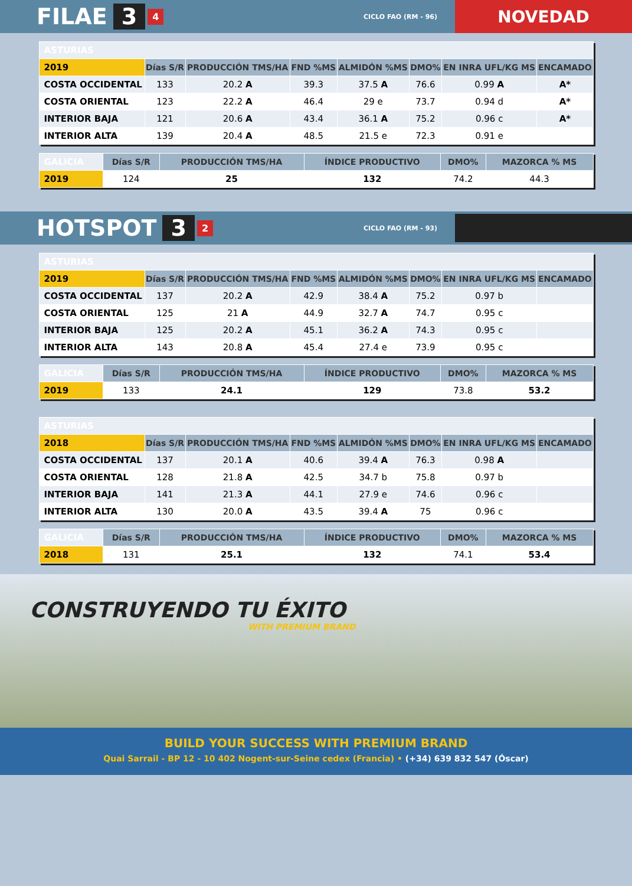FILAE 3 4 CICLO FAO (RM - 96) NOVEDAD
| ASTURIAS | | | | | | | |
| 2019 | Días S/R | PRODUCCIÓN TMS/HA | FND %MS | ALMIDÓN %MS | DMO% | EN INRA UFL/KG MS | ENCAMADO |
| COSTA OCCIDENTAL | 133 | 20.2 A | 39.3 | 37.5 A | 76.6 | 0.99 A | A* |
| COSTA ORIENTAL | 123 | 22.2 A | 46.4 | 29 e | 73.7 | 0.94 d | A* |
| INTERIOR BAJA | 121 | 20.6 A | 43.4 | 36.1 A | 75.2 | 0.96 c | A* |
| INTERIOR ALTA | 139 | 20.4 A | 48.5 | 21.5 e | 72.3 | 0.91 e | |
| GALICIA | Días S/R | PRODUCCIÓN TMS/HA | ÍNDICE PRODUCTIVO | DMO% | MAZORCA % MS |
| 2019 | 124 | 25 | 132 | 74.2 | 44.3 |
HOTSPOT 3 2 CICLO FAO (RM - 93)
| ASTURIAS | | | | | | | |
| 2019 | Días S/R | PRODUCCIÓN TMS/HA | FND %MS | ALMIDÓN %MS | DMO% | EN INRA UFL/KG MS | ENCAMADO |
| COSTA OCCIDENTAL | 137 | 20.2 A | 42.9 | 38.4 A | 75.2 | 0.97 b | |
| COSTA ORIENTAL | 125 | 21 A | 44.9 | 32.7 A | 74.7 | 0.95 c | |
| INTERIOR BAJA | 125 | 20.2 A | 45.1 | 36.2 A | 74.3 | 0.95 c | |
| INTERIOR ALTA | 143 | 20.8 A | 45.4 | 27.4 e | 73.9 | 0.95 c | |
| GALICIA | Días S/R | PRODUCCIÓN TMS/HA | ÍNDICE PRODUCTIVO | DMO% | MAZORCA % MS |
| 2019 | 133 | 24.1 | 129 | 73.8 | 53.2 |
| ASTURIAS | | | | | | | |
| 2018 | Días S/R | PRODUCCIÓN TMS/HA | FND %MS | ALMIDÓN %MS | DMO% | EN INRA UFL/KG MS | ENCAMADO |
| COSTA OCCIDENTAL | 137 | 20.1 A | 40.6 | 39.4 A | 76.3 | 0.98 A | |
| COSTA ORIENTAL | 128 | 21.8 A | 42.5 | 34.7 b | 75.8 | 0.97 b | |
| INTERIOR BAJA | 141 | 21.3 A | 44.1 | 27.9 e | 74.6 | 0.96 c | |
| INTERIOR ALTA | 130 | 20.0 A | 43.5 | 39.4 A | 75 | 0.96 c | |
| GALICIA | Días S/R | PRODUCCIÓN TMS/HA | ÍNDICE PRODUCTIVO | DMO% | MAZORCA % MS |
| 2018 | 131 | 25.1 | 132 | 74.1 | 53.4 |
CONSTRUYENDO TU ÉXITO
WITH PREMIUM BRAND
BUILD YOUR SUCCESS WITH PREMIUM BRAND
Quai Sarrail - BP 12 - 10 402 Nogent-sur-Seine cedex (Francia) • (+34) 639 832 547 (Óscar)